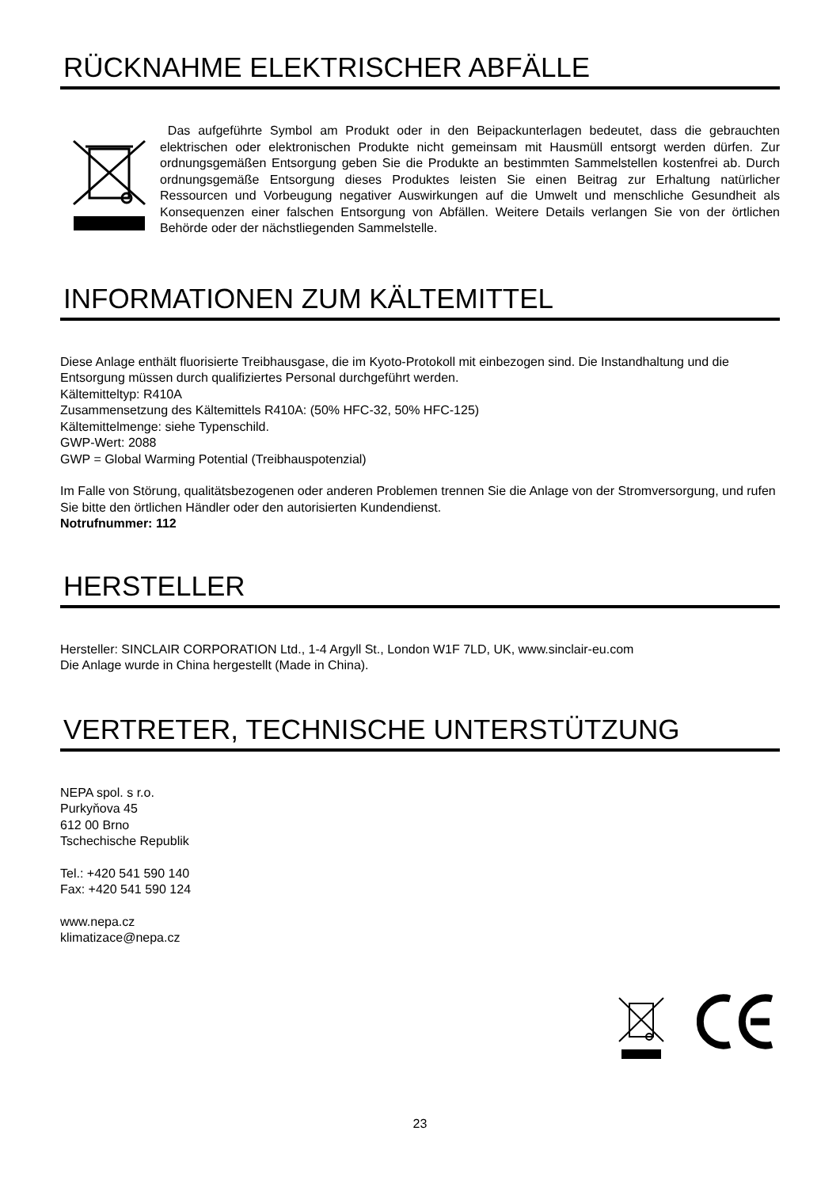RÜCKNAHME ELEKTRISCHER ABFÄLLE
Das aufgeführte Symbol am Produkt oder in den Beipackunterlagen bedeutet, dass die gebrauchten elektrischen oder elektronischen Produkte nicht gemeinsam mit Hausmüll entsorgt werden dürfen. Zur ordnungsgemäßen Entsorgung geben Sie die Produkte an bestimmten Sammelstellen kostenfrei ab. Durch ordnungsgemäße Entsorgung dieses Produktes leisten Sie einen Beitrag zur Erhaltung natürlicher Ressourcen und Vorbeugung negativer Auswirkungen auf die Umwelt und menschliche Gesundheit als Konsequenzen einer falschen Entsorgung von Abfällen. Weitere Details verlangen Sie von der örtlichen Behörde oder der nächstliegenden Sammelstelle.
INFORMATIONEN ZUM KÄLTEMITTEL
Diese Anlage enthält fluorisierte Treibhausgase, die im Kyoto-Protokoll mit einbezogen sind. Die Instandhaltung und die Entsorgung müssen durch qualifiziertes Personal durchgeführt werden.
Kältemitteltyp: R410A
Zusammensetzung des Kältemittels R410A: (50% HFC-32, 50% HFC-125)
Kältemittelmenge: siehe Typenschild.
GWP-Wert: 2088
GWP = Global Warming Potential (Treibhauspotenzial)
Im Falle von Störung, qualitätsbezogenen oder anderen Problemen trennen Sie die Anlage von der Stromversorgung, und rufen Sie bitte den örtlichen Händler oder den autorisierten Kundendienst.
Notrufnummer: 112
HERSTELLER
Hersteller: SINCLAIR CORPORATION Ltd., 1-4 Argyll St., London W1F 7LD, UK, www.sinclair-eu.com
Die Anlage wurde in China hergestellt (Made in China).
VERTRETER, TECHNISCHE UNTERSTÜTZUNG
NEPA spol. s r.o.
Purkyňova 45
612 00 Brno
Tschechische Republik
Tel.: +420 541 590 140
Fax: +420 541 590 124
www.nepa.cz
klimatizace@nepa.cz
23